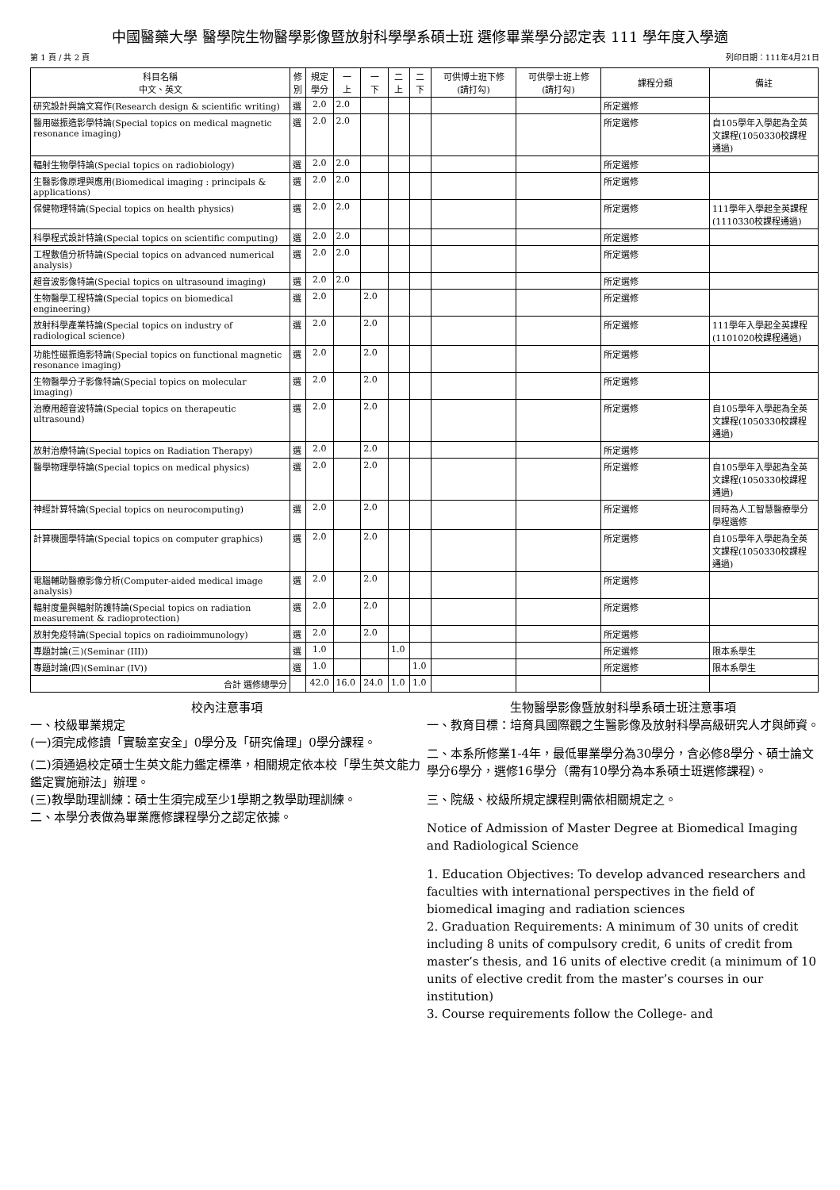中國醫藥大學 醫學院生物醫學影像暨放射科學學系碩士班 選修畢業學分認定表 111 學年度入學適
第 1 頁 / 共 2 頁 列印日期：111年4月21日
| 科目名稱 中文、英文 | 修 別 | 規定 學分 | 一 上 | 一 下 | 二 上 | 二 下 | 可供博士班下修 (請打勾) | 可供學士班上修 (請打勾) | 課程分類 | 備註 |
| --- | --- | --- | --- | --- | --- | --- | --- | --- | --- | --- |
| 研究設計與論文寫作(Research design & scientific writing) | 選 | 2.0 | 2.0 | | | | | | 所定選修 | |
| 醫用磁振造影學特論(Special topics on medical magnetic resonance imaging) | 選 | 2.0 | 2.0 | | | | | | 所定選修 | 自105學年入學起為全英文課程(1050330校課程通過) |
| 輻射生物學特論(Special topics on radiobiology) | 選 | 2.0 | 2.0 | | | | | | 所定選修 | |
| 生醫影像原理與應用(Biomedical imaging : principals & applications) | 選 | 2.0 | 2.0 | | | | | | 所定選修 | |
| 保健物理特論(Special topics on health physics) | 選 | 2.0 | 2.0 | | | | | | 所定選修 | 111學年入學起全英課程(1110330校課程通過) |
| 科學程式設計特論(Special topics on scientific computing) | 選 | 2.0 | 2.0 | | | | | | 所定選修 | |
| 工程數值分析特論(Special topics on advanced numerical analysis) | 選 | 2.0 | 2.0 | | | | | | 所定選修 | |
| 超音波影像特論(Special topics on ultrasound imaging) | 選 | 2.0 | 2.0 | | | | | | 所定選修 | |
| 生物醫學工程特論(Special topics on biomedical engineering) | 選 | 2.0 | | 2.0 | | | | | 所定選修 | |
| 放射科學產業特論(Special topics on industry of radiological science) | 選 | 2.0 | | 2.0 | | | | | 所定選修 | 111學年入學起全英課程(1101020校課程通過) |
| 功能性磁振造影特論(Special topics on functional magnetic resonance imaging) | 選 | 2.0 | | 2.0 | | | | | 所定選修 | |
| 生物醫學分子影像特論(Special topics on molecular imaging) | 選 | 2.0 | | 2.0 | | | | | 所定選修 | |
| 治療用超音波特論(Special topics on therapeutic ultrasound) | 選 | 2.0 | | 2.0 | | | | | 所定選修 | 自105學年入學起為全英文課程(1050330校課程通過) |
| 放射治療特論(Special topics on Radiation Therapy) | 選 | 2.0 | | 2.0 | | | | | 所定選修 | |
| 醫學物理學特論(Special topics on medical physics) | 選 | 2.0 | | 2.0 | | | | | 所定選修 | 自105學年入學起為全英文課程(1050330校課程通過) |
| 神經計算特論(Special topics on neurocomputing) | 選 | 2.0 | | 2.0 | | | | | 所定選修 | 同時為人工智慧醫療學分學程選修 |
| 計算機圖學特論(Special topics on computer graphics) | 選 | 2.0 | | 2.0 | | | | | 所定選修 | 自105學年入學起為全英文課程(1050330校課程通過) |
| 電腦輔助醫療影像分析(Computer-aided medical image analysis) | 選 | 2.0 | | 2.0 | | | | | 所定選修 | |
| 輻射度量與輻射防護特論(Special topics on radiation measurement & radioprotection) | 選 | 2.0 | | 2.0 | | | | | 所定選修 | |
| 放射免疫特論(Special topics on radioimmunology) | 選 | 2.0 | | 2.0 | | | | | 所定選修 | |
| 專題討論(三)(Seminar (III)) | 選 | 1.0 | | | 1.0 | | | | 所定選修 | 限本系學生 |
| 專題討論(四)(Seminar (IV)) | 選 | 1.0 | | | | 1.0 | | | 所定選修 | 限本系學生 |
| 合計 選修總學分 | | 42.0 | 16.0 | 24.0 | 1.0 | 1.0 | | | | |
校內注意事項
一、校級畢業規定
(一)須完成修讀「實驗室安全」0學分及「研究倫理」0學分課程。
(二)須通過校定碩士生英文能力鑑定標準，相關規定依本校「學生英文能力鑑定實施辦法」辦理。
(三)教學助理訓練：碩士生須完成至少1學期之教學助理訓練。
二、本學分表做為畢業應修課程學分之認定依據。
生物醫學影像暨放射科學系碩士班注意事項
一、教育目標：培育具國際觀之生醫影像及放射科學高級研究人才與師資。
二、本系所修業1-4年，最低畢業學分為30學分，含必修8學分、碩士論文學分6學分，選修16學分（需有10學分為本系碩士班選修課程)。
三、院級、校級所規定課程則需依相關規定之。
Notice of Admission of Master Degree at Biomedical Imaging and Radiological Science
1. Education Objectives: To develop advanced researchers and faculties with international perspectives in the field of biomedical imaging and radiation sciences
2. Graduation Requirements: A minimum of 30 units of credit including 8 units of compulsory credit, 6 units of credit from master’s thesis, and 16 units of elective credit (a minimum of 10 units of elective credit from the master’s courses in our institution)
3. Course requirements follow the College- and